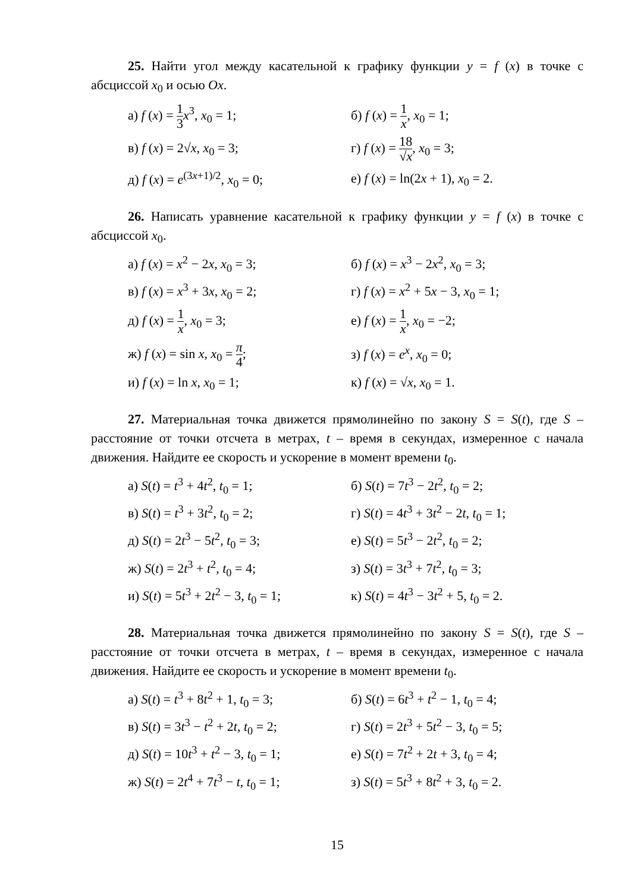25. Найти угол между касательной к графику функции y = f (x) в точке с абсциссой x<sub>0</sub> и осью Ox.
а) f (x) = 1 3 x<sup>3</sup>, x<sub>0</sub> = 1; б) f (x) = 1 x, x<sub>0</sub> = 1;
в) f (x) = 2√x, x<sub>0</sub> = 3; г) f (x) = 18 √x, x<sub>0</sub> = 3;
д) f (x) = e<sup>(3x+1)/2</sup>, x<sub>0</sub> = 0;
е) f (x) = ln(2x + 1), x<sub>0</sub> = 2.
26. Написать уравнение касательной к графику функции y = f (x) в точке с абсциссой x<sub>0</sub>.
а) f (x) = x<sup>2</sup> − 2x, x<sub>0</sub> = 3; б) f (x) = x<sup>3</sup> − 2x<sup>2</sup>, x<sub>0</sub> = 3;
в) f (x) = x<sup>3</sup> + 3x, x<sub>0</sub> = 2;
г) f (x) = x<sup>2</sup> + 5x − 3, x<sub>0</sub> = 1;
д) f (x) = 1 x, x<sub>0</sub> = 3; е) f (x) = 1 x, x<sub>0</sub> = −2;
ж) f (x) = sin x, x<sub>0</sub> = π 4; з) f (x) = e<sup>x</sup>, x<sub>0</sub> = 0;
и) f (x) = ln x, x<sub>0</sub> = 1; к) f (x) = √x, x<sub>0</sub> = 1.
27. Материальная точка движется прямолинейно по закону S = S(t), где S – расстояние от точки отсчета в метрах, t – время в секундах, измеренное с начала движения. Найдите ее скорость и ускорение в момент времени t<sub>0</sub>.
а) S(t) = t<sup>3</sup> + 4t<sup>2</sup>, t<sub>0</sub> = 1; б) S(t) = 7t<sup>3</sup> − 2t<sup>2</sup>, t<sub>0</sub> = 2;
в) S(t) = t<sup>3</sup> + 3t<sup>2</sup>, t<sub>0</sub> = 2;
г) S(t) = 4t<sup>3</sup> + 3t<sup>2</sup> − 2t, t<sub>0</sub> = 1;
д) S(t) = 2t<sup>3</sup> − 5t<sup>2</sup>, t<sub>0</sub> = 3; е) S(t) = 5t<sup>3</sup> − 2t<sup>2</sup>, t<sub>0</sub> = 2;
ж) S(t) = 2t<sup>3</sup> + t<sup>2</sup>, t<sub>0</sub> = 4; з) S(t) = 3t<sup>3</sup> + 7t<sup>2</sup>, t<sub>0</sub> = 3;
и) S(t) = 5t<sup>3</sup> + 2t<sup>2</sup> − 3, t<sub>0</sub> = 1;
к) S(t) = 4t<sup>3</sup> − 3t<sup>2</sup> + 5, t<sub>0</sub> = 2.
28. Материальная точка движется прямолинейно по закону S = S(t), где S – расстояние от точки отсчета в метрах, t – время в секундах, измеренное с начала движения. Найдите ее скорость и ускорение в момент времени t<sub>0</sub>.
а) S(t) = t<sup>3</sup> + 8t<sup>2</sup> + 1, t<sub>0</sub> = 3;
б) S(t) = 6t<sup>3</sup> + t<sup>2</sup> − 1, t<sub>0</sub> = 4;
в) S(t) = 3t<sup>3</sup> − t<sup>2</sup> + 2t, t<sub>0</sub> = 2;
г) S(t) = 2t<sup>3</sup> + 5t<sup>2</sup> − 3, t<sub>0</sub> = 5;
д) S(t) = 10t<sup>3</sup> + t<sup>2</sup> − 3, t<sub>0</sub> = 1;
е) S(t) = 7t<sup>2</sup> + 2t + 3, t<sub>0</sub> = 4;
ж) S(t) = 2t<sup>4</sup> + 7t<sup>3</sup> − t, t<sub>0</sub> = 1;
з) S(t) = 5t<sup>3</sup> + 8t<sup>2</sup> + 3, t<sub>0</sub> = 2.
15